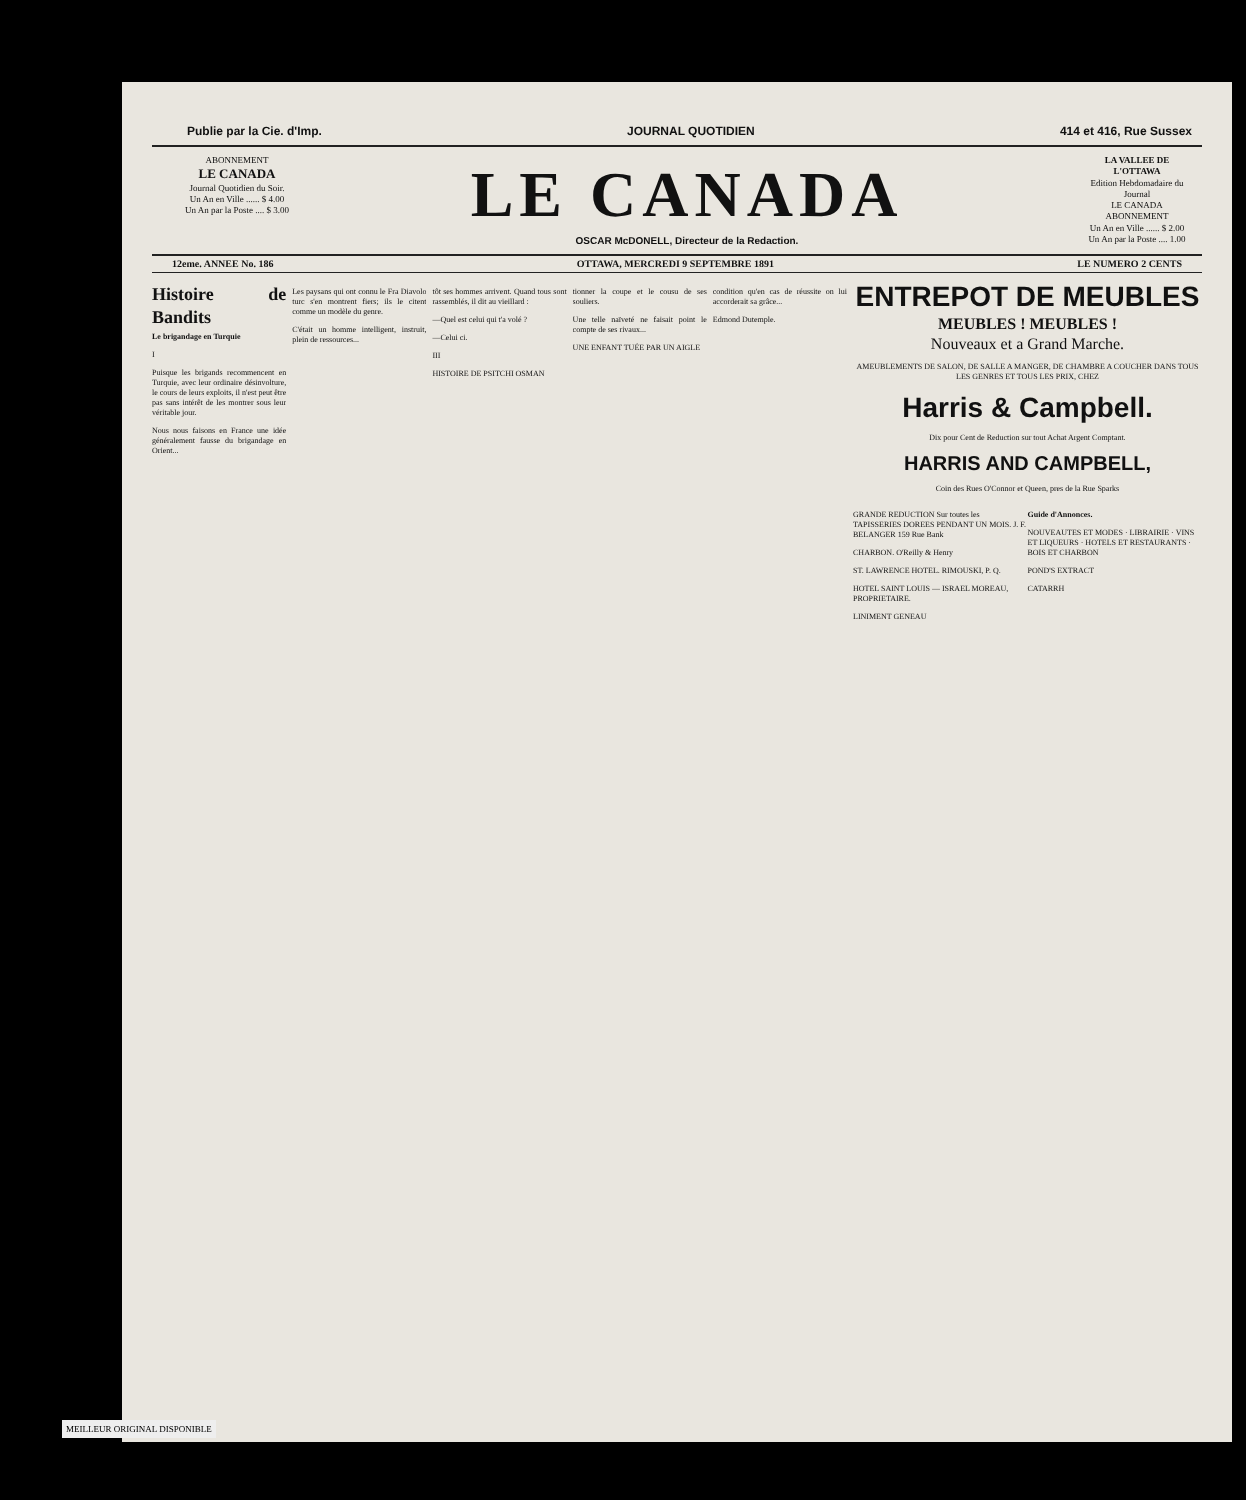Publie par la Cie. d'Imp. JOURNAL QUOTIDIEN 414 et 416, Rue Sussex
ABONNEMENT
LE CANADA
Journal Quotidien du Soir.
Un An en Ville ...... $ 4.00
Un An par la Poste .... $ 3.00
LE CANADA
OSCAR McDONELL, Directeur de la Redaction.
LA VALLEE DE L'OTTAWA
Edition Hebdomadaire du Journal
LE CANADA
ABONNEMENT
Un An en Ville ...... $ 2.00
Un An par la Poste .... 1.00
12eme. ANNEE No. 186 OTTAWA, MERCREDI 9 SEPTEMBRE 1891 LE NUMERO 2 CENTS
Histoire de Bandits
Le brigandage en Turquie
I
Puisque les brigands recommencent en Turquie, avec leur ordinaire désinvolture, le cours de leurs exploits, il n'est peut être pas sans intérêt de les montrer sous leur véritable jour.
Nous nous faisons en France une idée généralement fausse du brigandage en Orient...
Les paysans qui ont connu le Fra Diavolo turc s'en montrent fiers; ils le citent comme un modèle du genre.
C'était un homme intelligent, instruit, plein de ressources...
tôt ses hommes arrivent. Quand tous sont rassemblés, il dit au vieillard :
—Quel est celui qui t'a volé ?
—Celui ci.
III
HISTOIRE DE PSITCHI OSMAN
tionner la coupe et le cousu de ses souliers.
Une telle naïveté ne faisait point le compte de ses rivaux...
UNE ENFANT TUÉE PAR UN AIGLE
condition qu'en cas de réussite on lui accorderait sa grâce...
Edmond Dutemple.
ENTREPOT DE MEUBLES
MEUBLES ! MEUBLES !
Nouveaux et a Grand Marche.
AMEUBLEMENTS DE SALON, DE SALLE A MANGER, DE CHAMBRE A COUCHER DANS TOUS LES GENRES ET TOUS LES PRIX, CHEZ
Harris & Campbell.
Dix pour Cent de Reduction sur tout Achat Argent Comptant.
HARRIS AND CAMPBELL,
Coin des Rues O'Connor et Queen, pres de la Rue Sparks
GRANDE REDUCTION Sur toutes les TAPISSERIES DOREES PENDANT UN MOIS. J. F. BELANGER 159 Rue Bank
CHARBON. O'Reilly & Henry
ST. LAWRENCE HOTEL. RIMOUSKI, P. Q.
HOTEL SAINT LOUIS — ISRAEL MOREAU, PROPRIETAIRE.
LINIMENT GENEAU
Guide d'Annonces.
NOUVEAUTES ET MODES · LIBRAIRIE · VINS ET LIQUEURS · HOTELS ET RESTAURANTS · BOIS ET CHARBON
POND'S EXTRACT
CATARRH
MEILLEUR ORIGINAL DISPONIBLE